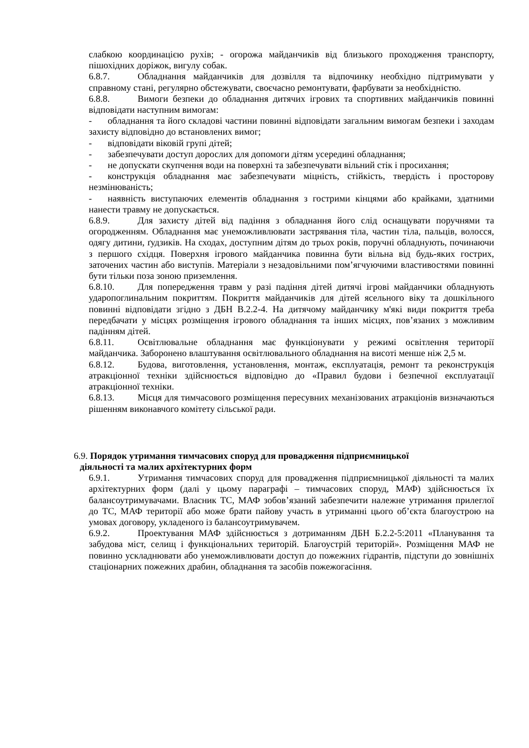слабкою координацією рухів; - огорожа майданчиків від близького проходження транспорту, пішохідних доріжок, вигулу собак.
6.8.7. Обладнання майданчиків для дозвілля та відпочинку необхідно підтримувати у справному стані, регулярно обстежувати, своєчасно ремонтувати, фарбувати за необхідністю.
6.8.8. Вимоги безпеки до обладнання дитячих ігрових та спортивних майданчиків повинні відповідати наступним вимогам:
- обладнання та його складові частини повинні відповідати загальним вимогам безпеки і заходам захисту відповідно до встановлених вимог;
- відповідати віковій групі дітей;
- забезпечувати доступ дорослих для допомоги дітям усередині обладнання;
- не допускати скупчення води на поверхні та забезпечувати вільний стік і просихання;
- конструкція обладнання має забезпечувати міцність, стійкість, твердість і просторову незмінюваність;
- наявність виступаючих елементів обладнання з гострими кінцями або крайками, здатними нанести травму не допускається.
6.8.9. Для захисту дітей від падіння з обладнання його слід оснащувати поручнями та огородженням. Обладнання має унеможливлювати застрявання тіла, частин тіла, пальців, волосся, одягу дитини, ґудзиків. На сходах, доступним дітям до трьох років, поручні обладнують, починаючи з першого східця. Поверхня ігрового майданчика повинна бути вільна від будь-яких гострих, заточених частин або виступів. Матеріали з незадовільними пом’ягчуючими властивостями повинні бути тільки поза зоною приземлення.
6.8.10. Для попередження травм у разі падіння дітей дитячі ігрові майданчики обладнують ударопоглинальним покриттям. Покриття майданчиків для дітей ясельного віку та дошкільного повинні відповідати згідно з ДБН В.2.2-4. На дитячому майданчику м'які види покриття треба передбачати у місцях розміщення ігрового обладнання та інших місцях, пов’язаних з можливим падінням дітей.
6.8.11. Освітлювальне обладнання має функціонувати у режимі освітлення території майданчика. Заборонено влаштування освітлювального обладнання на висоті менше ніж 2,5 м.
6.8.12. Будова, виготовлення, установлення, монтаж, експлуатація, ремонт та реконструкція атракціонної техніки здійснюється відповідно до «Правил будови і безпечної експлуатації атракціонної техніки.
6.8.13. Місця для тимчасового розміщення пересувних механізованих атракціонів визначаються рішенням виконавчого комітету сільської ради.
6.9. Порядок утримання тимчасових споруд для провадження підприємницької
діяльності та малих архітектурних форм
6.9.1. Утримання тимчасових споруд для провадження підприємницької діяльності та малих архітектурних форм (далі у цьому параграфі – тимчасових споруд, МАФ) здійснюється їх балансоутримувачами. Власник ТС, МАФ зобов’язаний забезпечити належне утримання прилеглої до ТС, МАФ території або може брати пайову участь в утриманні цього об’єкта благоустрою на умовах договору, укладеного із балансоутримувачем.
6.9.2. Проектування МАФ здійснюється з дотриманням ДБН Б.2.2-5:2011 «Планування та забудова міст, селищ і функціональних територій. Благоустрій територій». Розміщення МАФ не повинно ускладнювати або унеможливлювати доступ до пожежних гідрантів, підступи до зовнішніх стаціонарних пожежних драбин, обладнання та засобів пожежогасіння.